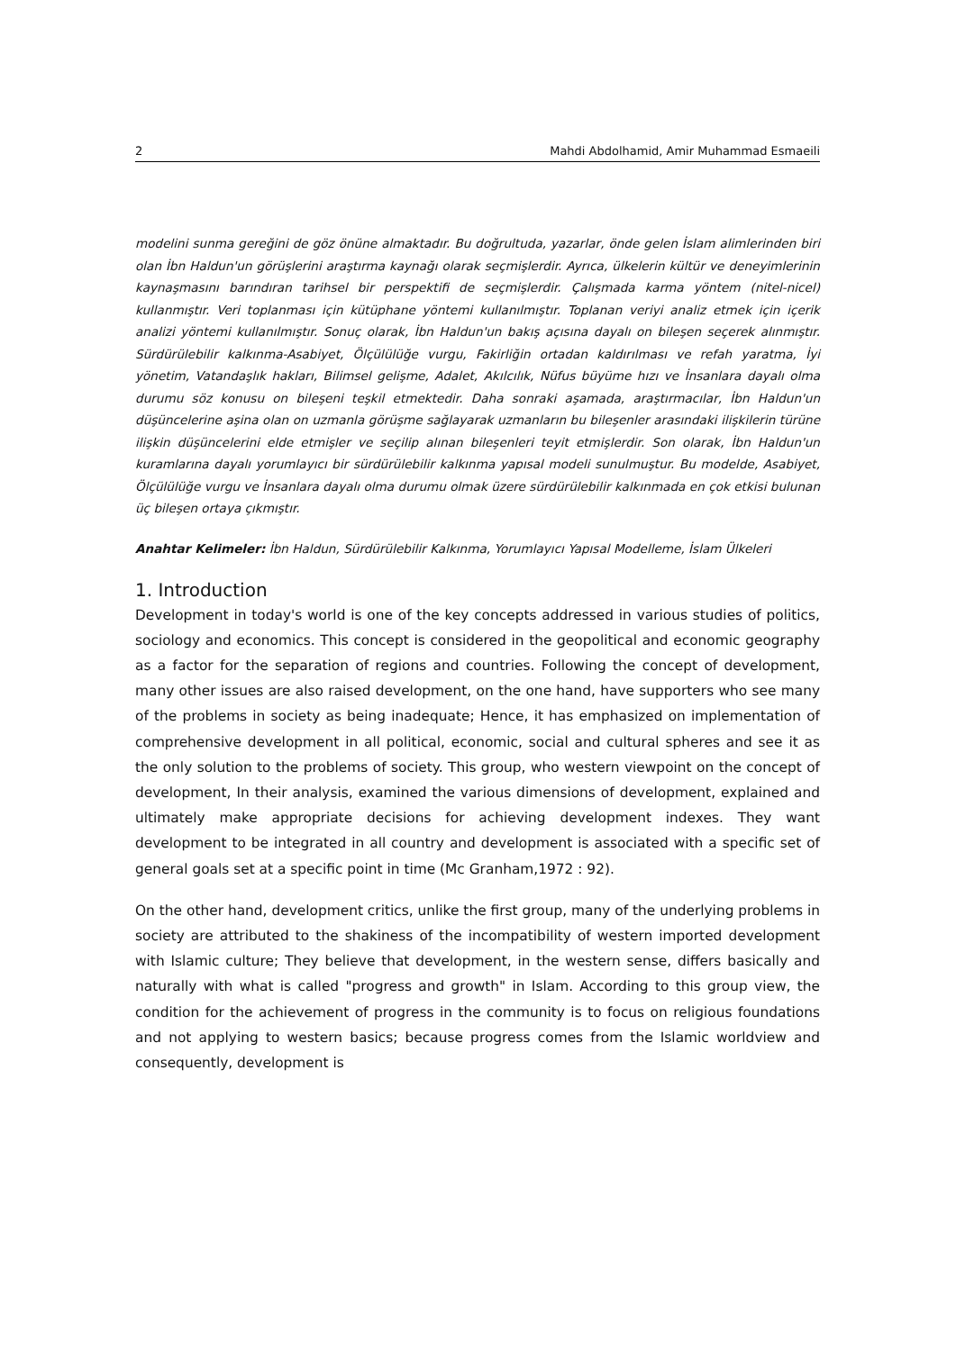2 Mahdi Abdolhamid, Amir Muhammad Esmaeili
modelini sunma gereğini de göz önüne almaktadır. Bu doğrultuda, yazarlar, önde gelen İslam alimlerinden biri olan İbn Haldun'un görüşlerini araştırma kaynağı olarak seçmişlerdir. Ayrıca, ülkelerin kültür ve deneyimlerinin kaynaşmasını barındıran tarihsel bir perspektifi de seçmişlerdir. Çalışmada karma yöntem (nitel-nicel) kullanmıştır. Veri toplanması için kütüphane yöntemi kullanılmıştır. Toplanan veriyi analiz etmek için içerik analizi yöntemi kullanılmıştır. Sonuç olarak, İbn Haldun'un bakış açısına dayalı on bileşen seçerek alınmıştır. Sürdürülebilir kalkınma-Asabiyet, Ölçülülüğe vurgu, Fakirliğin ortadan kaldırılması ve refah yaratma, İyi yönetim, Vatandaşlık hakları, Bilimsel gelişme, Adalet, Akılcılık, Nüfus büyüme hızı ve İnsanlara dayalı olma durumu söz konusu on bileşeni teşkil etmektedir. Daha sonraki aşamada, araştırmacılar, İbn Haldun'un düşüncelerine aşina olan on uzmanla görüşme sağlayarak uzmanların bu bileşenler arasındaki ilişkilerin türüne ilişkin düşüncelerini elde etmişler ve seçilip alınan bileşenleri teyit etmişlerdir. Son olarak, İbn Haldun'un kuramlarına dayalı yorumlayıcı bir sürdürülebilir kalkınma yapısal modeli sunulmuştur. Bu modelde, Asabiyet, Ölçülülüğe vurgu ve İnsanlara dayalı olma durumu olmak üzere sürdürülebilir kalkınmada en çok etkisi bulunan üç bileşen ortaya çıkmıştır.
Anahtar Kelimeler: İbn Haldun, Sürdürülebilir Kalkınma, Yorumlayıcı Yapısal Modelleme, İslam Ülkeleri
1. Introduction
Development in today's world is one of the key concepts addressed in various studies of politics, sociology and economics. This concept is considered in the geopolitical and economic geography as a factor for the separation of regions and countries. Following the concept of development, many other issues are also raised development, on the one hand, have supporters who see many of the problems in society as being inadequate; Hence, it has emphasized on implementation of comprehensive development in all political, economic, social and cultural spheres and see it as the only solution to the problems of society. This group, who western viewpoint on the concept of development, In their analysis, examined the various dimensions of development, explained and ultimately make appropriate decisions for achieving development indexes. They want development to be integrated in all country and development is associated with a specific set of general goals set at a specific point in time (Mc Granham,1972 : 92).
On the other hand, development critics, unlike the first group, many of the underlying problems in society are attributed to the shakiness of the incompatibility of western imported development with Islamic culture; They believe that development, in the western sense, differs basically and naturally with what is called "progress and growth" in Islam. According to this group view, the condition for the achievement of progress in the community is to focus on religious foundations and not applying to western basics; because progress comes from the Islamic worldview and consequently, development is